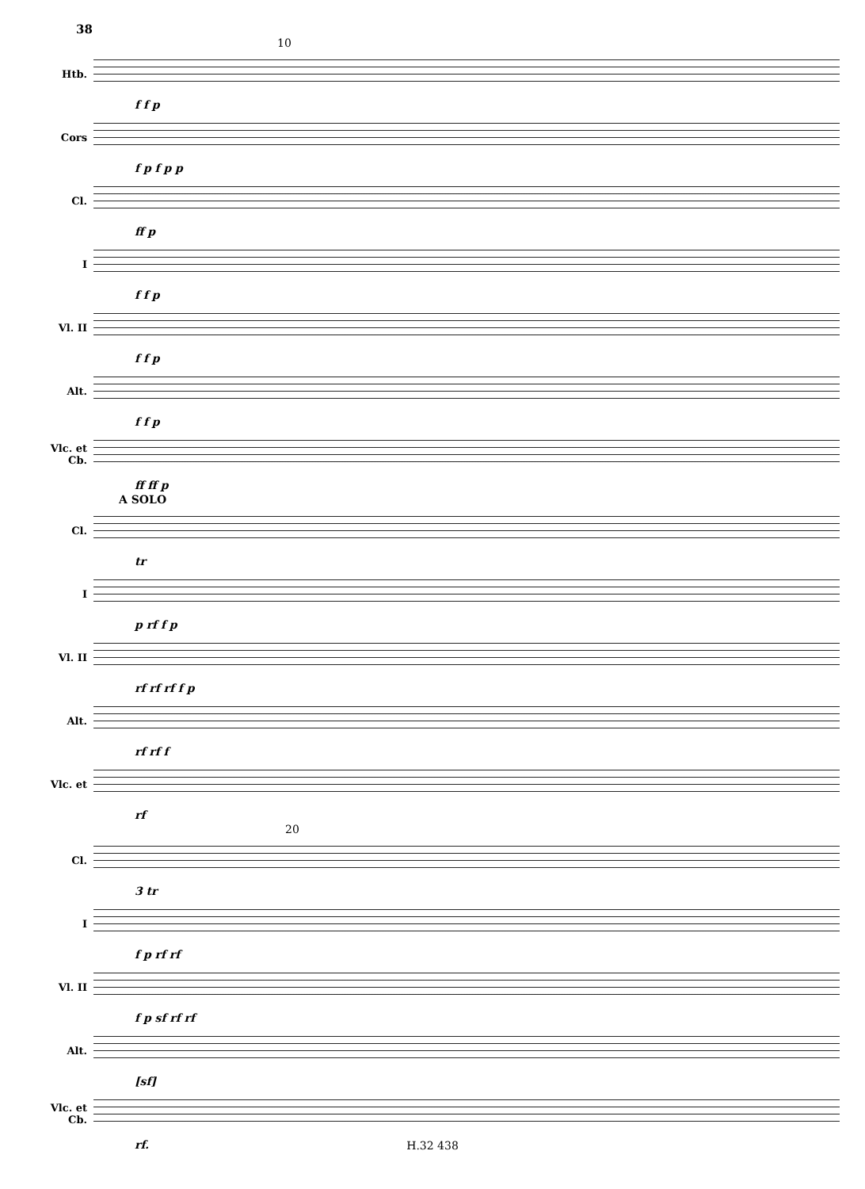38
10
Htb.
f f p
Cors
f p f p p
Cl.
ff p
I
f f p
Vl. II
f f p
Alt.
f f p
Vlc. et Cb.
ff ff p
A SOLO
Cl.
tr
I
p rf f p
Vl. II
rf rf rf f p
Alt.
rf rf f
Vlc. et
rf
20
Cl.
3 tr
I
f p rf rf
Vl. II
f p sf rf rf
Alt.
[sf]
Vlc. et Cb.
rf.
H.32 438